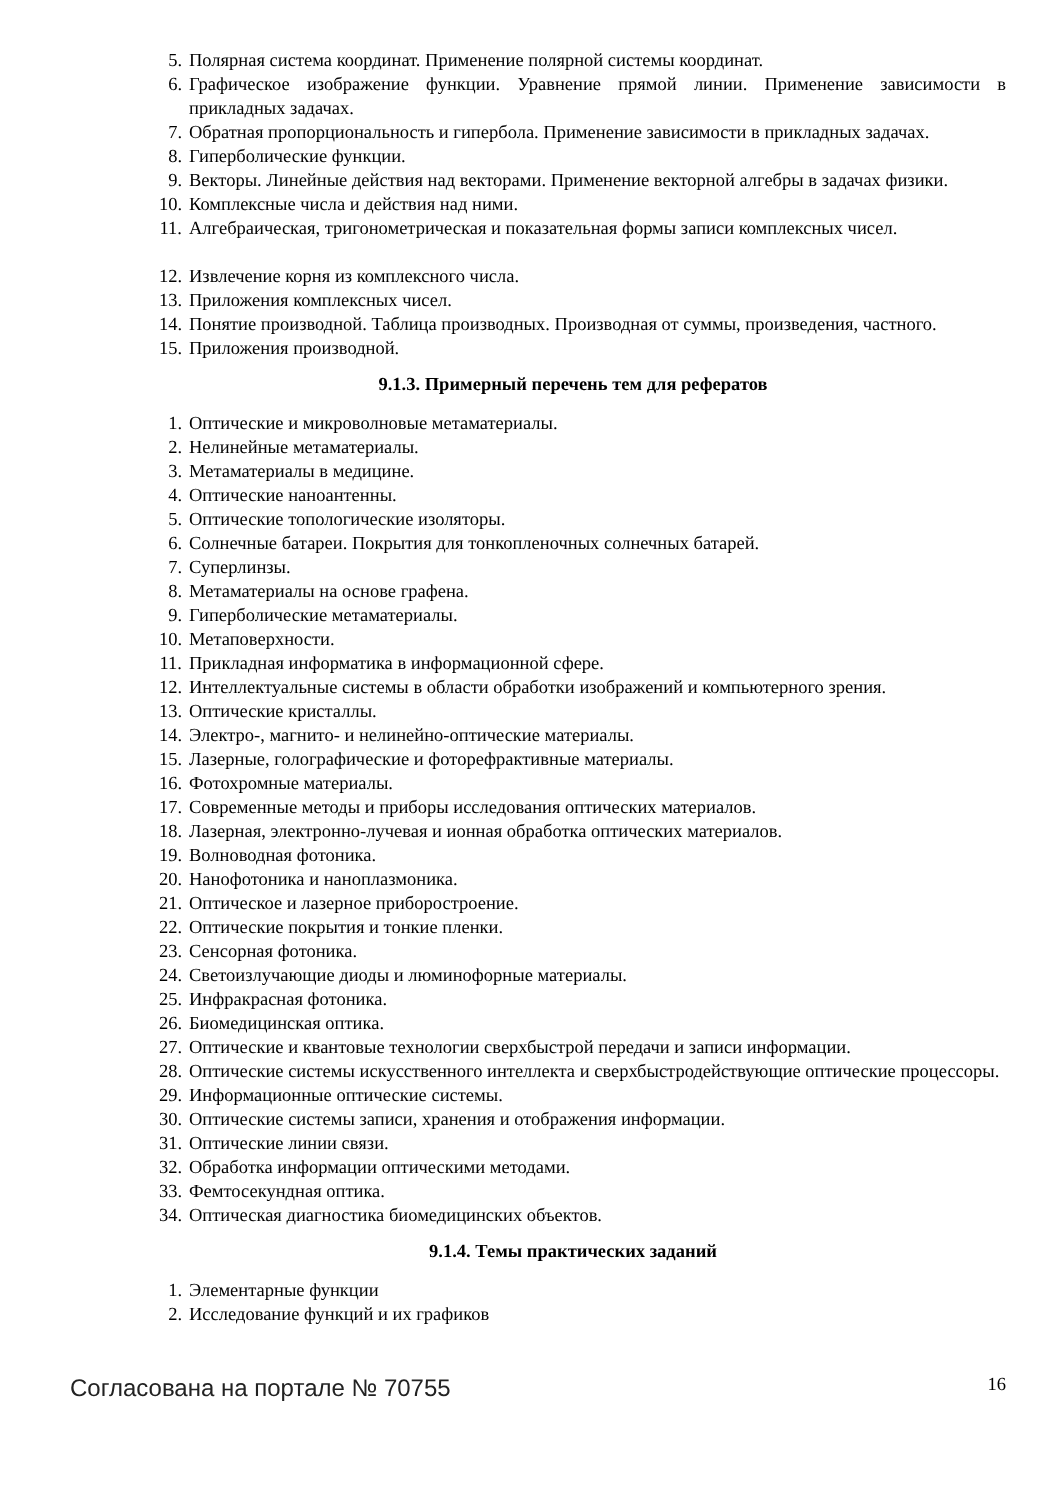5. Полярная система координат. Применение полярной системы координат.
6. Графическое изображение функции. Уравнение прямой линии. Применение зависимости в прикладных задачах.
7. Обратная пропорциональность и гипербола. Применение зависимости в прикладных задачах.
8. Гиперболические функции.
9. Векторы. Линейные действия над векторами. Применение векторной алгебры в задачах физики.
10. Комплексные числа и действия над ними.
11. Алгебраическая, тригонометрическая и показательная формы записи комплексных чисел.
12. Извлечение корня из комплексного числа.
13. Приложения комплексных чисел.
14. Понятие производной. Таблица производных. Производная от суммы, произведения, частного.
15. Приложения производной.
9.1.3. Примерный перечень тем для рефератов
1. Оптические и микроволновые метаматериалы.
2. Нелинейные метаматериалы.
3. Метаматериалы в медицине.
4. Оптические наноантенны.
5. Оптические топологические изоляторы.
6. Солнечные батареи. Покрытия для тонкопленочных солнечных батарей.
7. Суперлинзы.
8. Метаматериалы на основе графена.
9. Гиперболические метаматериалы.
10. Метаповерхности.
11. Прикладная информатика в информационной сфере.
12. Интеллектуальные системы в области обработки изображений и компьютерного зрения.
13. Оптические кристаллы.
14. Электро-, магнито- и нелинейно-оптические материалы.
15. Лазерные, голографические и фоторефрактивные материалы.
16. Фотохромные материалы.
17. Современные методы и приборы исследования оптических материалов.
18. Лазерная, электронно-лучевая и ионная обработка оптических материалов.
19. Волноводная фотоника.
20. Нанофотоника и наноплазмоника.
21. Оптическое и лазерное приборостроение.
22. Оптические покрытия и тонкие пленки.
23. Сенсорная фотоника.
24. Светоизлучающие диоды и люминофорные материалы.
25. Инфракрасная фотоника.
26. Биомедицинская оптика.
27. Оптические и квантовые технологии сверхбыстрой передачи и записи информации.
28. Оптические системы искусственного интеллекта и сверхбыстродействующие оптические процессоры.
29. Информационные оптические системы.
30. Оптические системы записи, хранения и отображения информации.
31. Оптические линии связи.
32. Обработка информации оптическими методами.
33. Фемтосекундная оптика.
34. Оптическая диагностика биомедицинских объектов.
9.1.4. Темы практических заданий
1. Элементарные функции
2. Исследование функций и их графиков
Согласована на портале № 70755 16